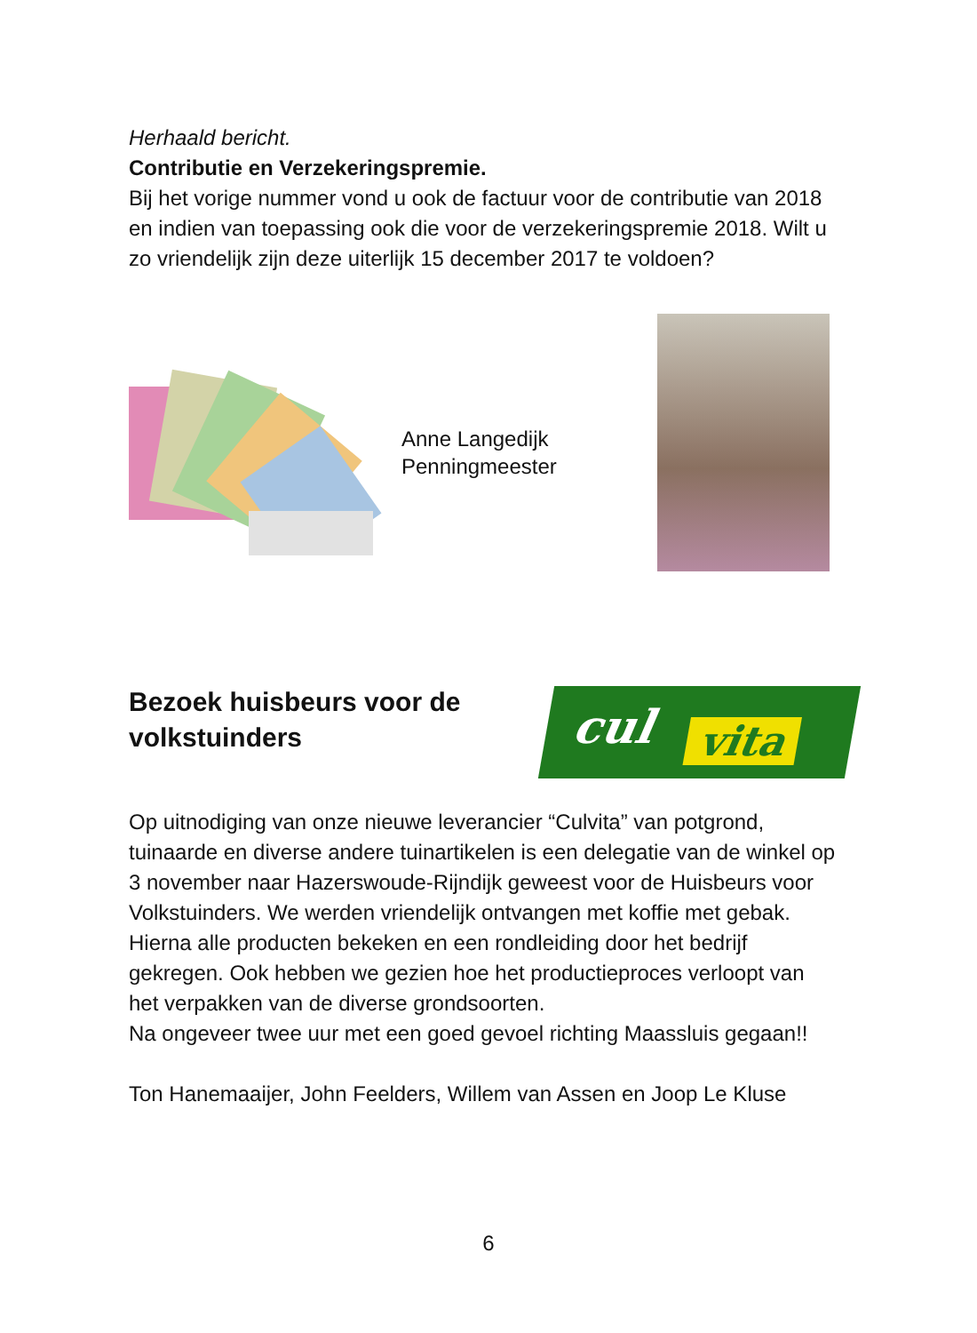Herhaald bericht.
Contributie en Verzekeringspremie.
Bij het vorige nummer vond u ook de factuur voor de contributie van 2018 en indien van toepassing ook die voor de verzekeringspremie 2018. Wilt u zo vriendelijk zijn deze uiterlijk 15 december 2017 te voldoen?
Anne Langedijk
Penningmeester
Bezoek huisbeurs voor de volkstuinders
cul vita
Op uitnodiging van onze nieuwe leverancier “Culvita” van potgrond, tuinaarde en diverse andere tuinartikelen is een delegatie van de winkel op 3 november naar Hazerswoude-Rijndijk geweest voor de Huisbeurs voor Volkstuinders. We werden vriendelijk ontvangen met koffie met gebak. Hierna alle producten bekeken en een rondleiding door het bedrijf gekregen. Ook hebben we gezien hoe het productieproces verloopt van het verpakken van de diverse grondsoorten.
Na ongeveer twee uur met een goed gevoel richting Maassluis gegaan!!
Ton Hanemaaijer, John Feelders, Willem van Assen en Joop Le Kluse
6